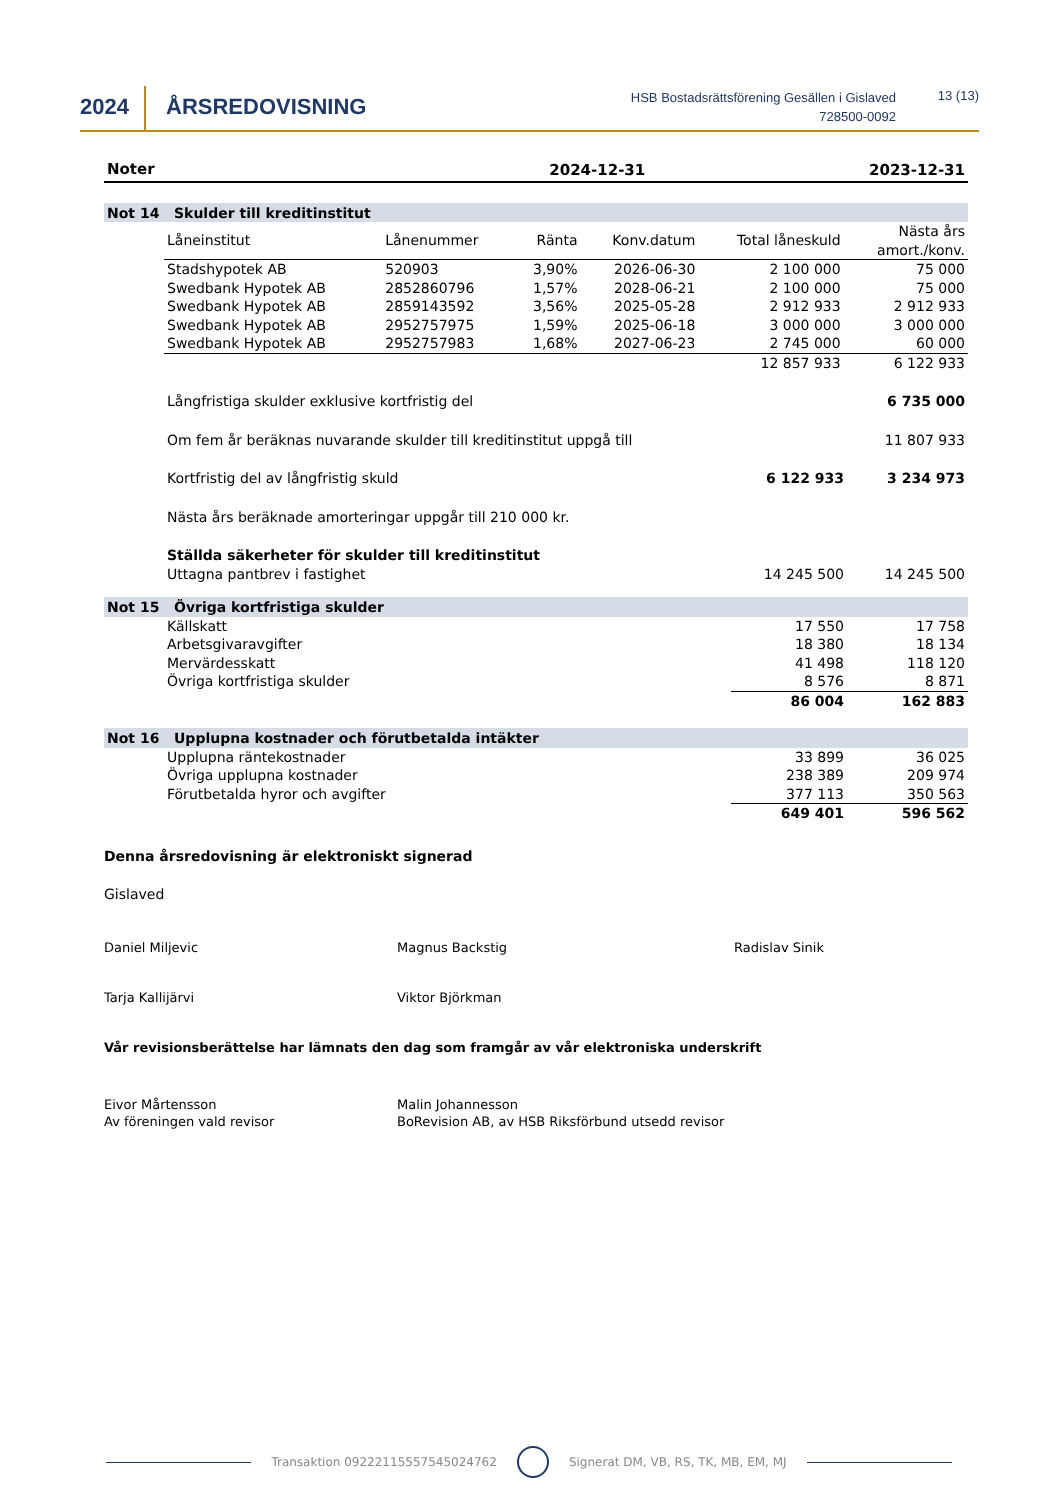2024 ÅRSREDOVISNING
HSB Bostadsrättsförening Gesällen i Gislaved
728500-0092
13 (13)
| Noter | | | | 2024-12-31 | 2023-12-31 |
| --- | --- | --- | --- | --- | --- |
| Not 14 Skulder till kreditinstitut | | | | | |
| Låneinstitut | Lånenummer | Ränta | Konv.datum | Total låneskuld | Nästa års amort./konv. |
| Stadshypotek AB | 520903 | 3,90% | 2026-06-30 | 2 100 000 | 75 000 |
| Swedbank Hypotek AB | 2852860796 | 1,57% | 2028-06-21 | 2 100 000 | 75 000 |
| Swedbank Hypotek AB | 2859143592 | 3,56% | 2025-05-28 | 2 912 933 | 2 912 933 |
| Swedbank Hypotek AB | 2952757975 | 1,59% | 2025-06-18 | 3 000 000 | 3 000 000 |
| Swedbank Hypotek AB | 2952757983 | 1,68% | 2027-06-23 | 2 745 000 | 60 000 |
| | | | | 12 857 933 | 6 122 933 |
| Långfristiga skulder exklusive kortfristig del | | 6 735 000 |
| Om fem år beräknas nuvarande skulder till kreditinstitut uppgå till | | 11 807 933 |
| Kortfristig del av långfristig skuld | 6 122 933 | 3 234 973 |
| Nästa års beräknade amorteringar uppgår till 210 000 kr. | | |
| Ställda säkerheter för skulder till kreditinstitut | | |
| Uttagna pantbrev i fastighet | 14 245 500 | 14 245 500 |
| Not 15 Övriga kortfristiga skulder | | |
| Källskatt | 17 550 | 17 758 |
| Arbetsgivaravgifter | 18 380 | 18 134 |
| Mervärdesskatt | 41 498 | 118 120 |
| Övriga kortfristiga skulder | 8 576 | 8 871 |
| | 86 004 | 162 883 |
| Not 16 Upplupna kostnader och förutbetalda intäkter | | |
| Upplupna räntekostnader | 33 899 | 36 025 |
| Övriga upplupna kostnader | 238 389 | 209 974 |
| Förutbetalda hyror och avgifter | 377 113 | 350 563 |
| | 649 401 | 596 562 |
Denna årsredovisning är elektroniskt signerad
Gislaved
Daniel Miljevic Magnus Backstig Radislav Sinik
Tarja Kallijärvi Viktor Björkman
Vår revisionsberättelse har lämnats den dag som framgår av vår elektroniska underskrift
Eivor Mårtensson
Av föreningen vald revisor Malin Johannesson
BoRevision AB, av HSB Riksförbund utsedd revisor
Transaktion 09222115557545024762 Signerat DM, VB, RS, TK, MB, EM, MJ